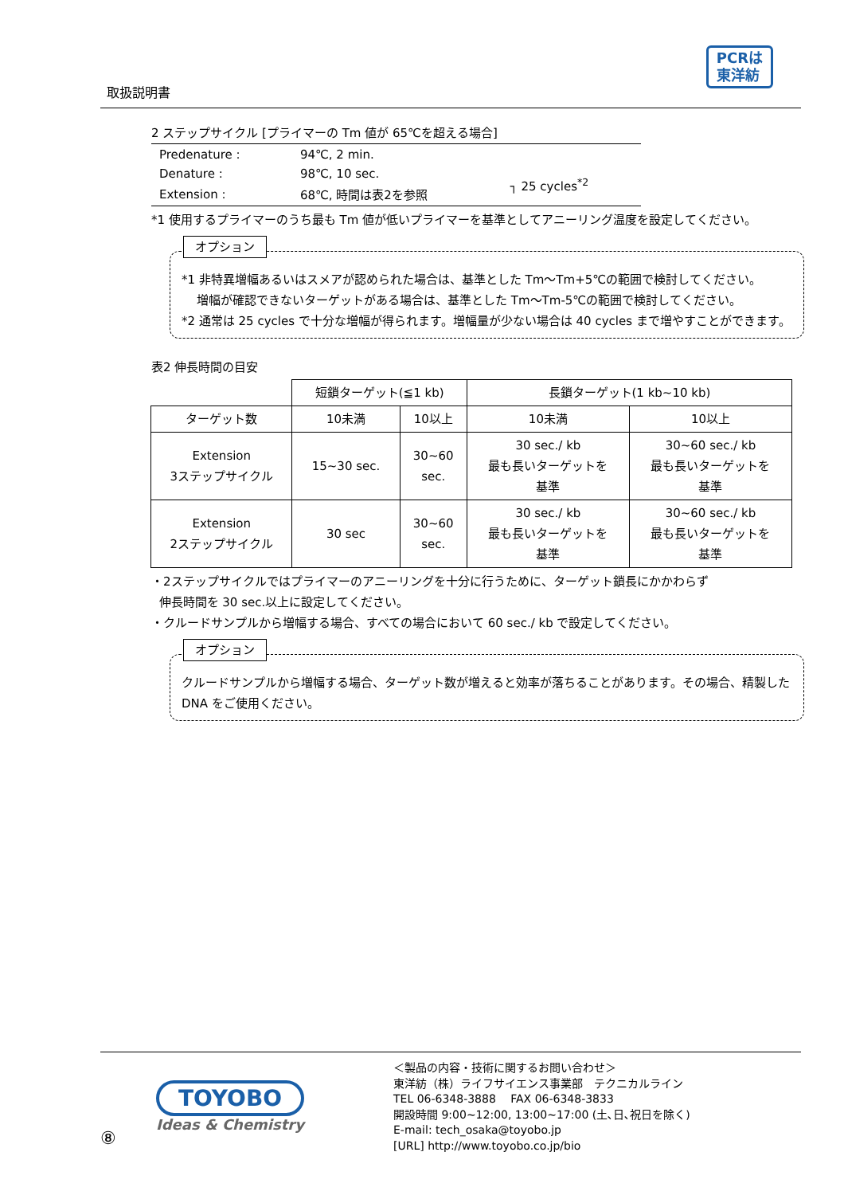取扱説明書
PCRは
東洋紡
2 ステップサイクル [プライマーの Tm 値が 65℃を超える場合]
| Predenature : | 94℃, 2 min. | |
| Denature : | 98℃, 10 sec. | ┐ 25 cycles<sup>*2</sup> |
| Extension : | 68℃, 時間は表2を参照 | |
*1 使用するプライマーのうち最も Tm 値が低いプライマーを基準としてアニーリング温度を設定してください。
オプション
*1 非特異増幅あるいはスメアが認められた場合は、基準とした Tm～Tm+5℃の範囲で検討してください。
増幅が確認できないターゲットがある場合は、基準とした Tm～Tm-5℃の範囲で検討してください。
*2 通常は 25 cycles で十分な増幅が得られます。増幅量が少ない場合は 40 cycles まで増やすことができます。
表2 伸長時間の目安
| | 短鎖ターゲット(≦1 kb) | | 長鎖ターゲット(1 kb~10 kb) | |
| --- | --- | --- | --- | --- |
| ターゲット数 | 10未満 | 10以上 | 10未満 | 10以上 |
| Extension 3ステップサイクル | 15~30 sec. | 30~60 sec. | 30 sec./ kb 最も長いターゲットを 基準 | 30~60 sec./ kb 最も長いターゲットを 基準 |
| Extension 2ステップサイクル | 30 sec | 30~60 sec. | 30 sec./ kb 最も長いターゲットを 基準 | 30~60 sec./ kb 最も長いターゲットを 基準 |
・2ステップサイクルではプライマーのアニーリングを十分に行うために、ターゲット鎖長にかかわらず
伸長時間を 30 sec.以上に設定してください。
・クルードサンプルから増幅する場合、すべての場合において 60 sec./ kb で設定してください。
オプション
クルードサンプルから増幅する場合、ターゲット数が増えると効率が落ちることがあります。その場合、精製した DNA をご使用ください。
⑧
TOYOBO
Ideas & Chemistry
＜製品の内容・技術に関するお問い合わせ＞
東洋紡（株）ライフサイエンス事業部　テクニカルライン
TEL 06-6348-3888　 FAX 06-6348-3833
開設時間 9:00~12:00, 13:00~17:00 (土､日､祝日を除く)
E-mail: tech_osaka@toyobo.jp
[URL] http://www.toyobo.co.jp/bio